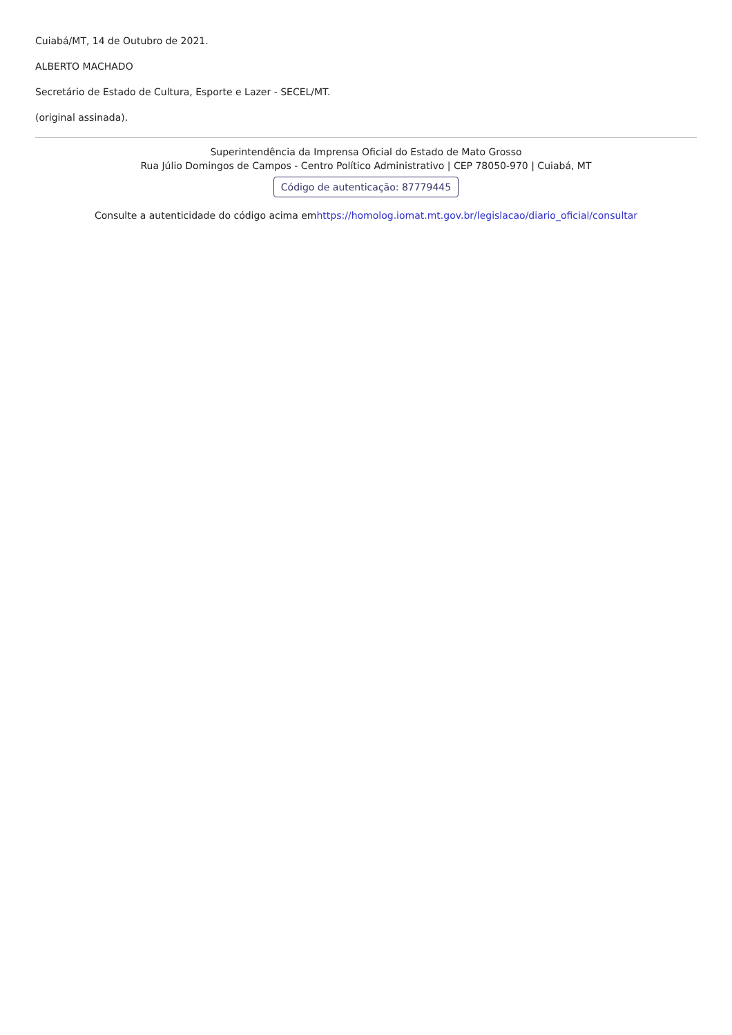Cuiabá/MT, 14 de Outubro de 2021.
ALBERTO MACHADO
Secretário de Estado de Cultura, Esporte e Lazer - SECEL/MT.
(original assinada).
Superintendência da Imprensa Oficial do Estado de Mato Grosso
Rua Júlio Domingos de Campos - Centro Político Administrativo | CEP 78050-970 | Cuiabá, MT
Código de autenticação: 87779445
Consulte a autenticidade do código acima emhttps://homolog.iomat.mt.gov.br/legislacao/diario_oficial/consultar